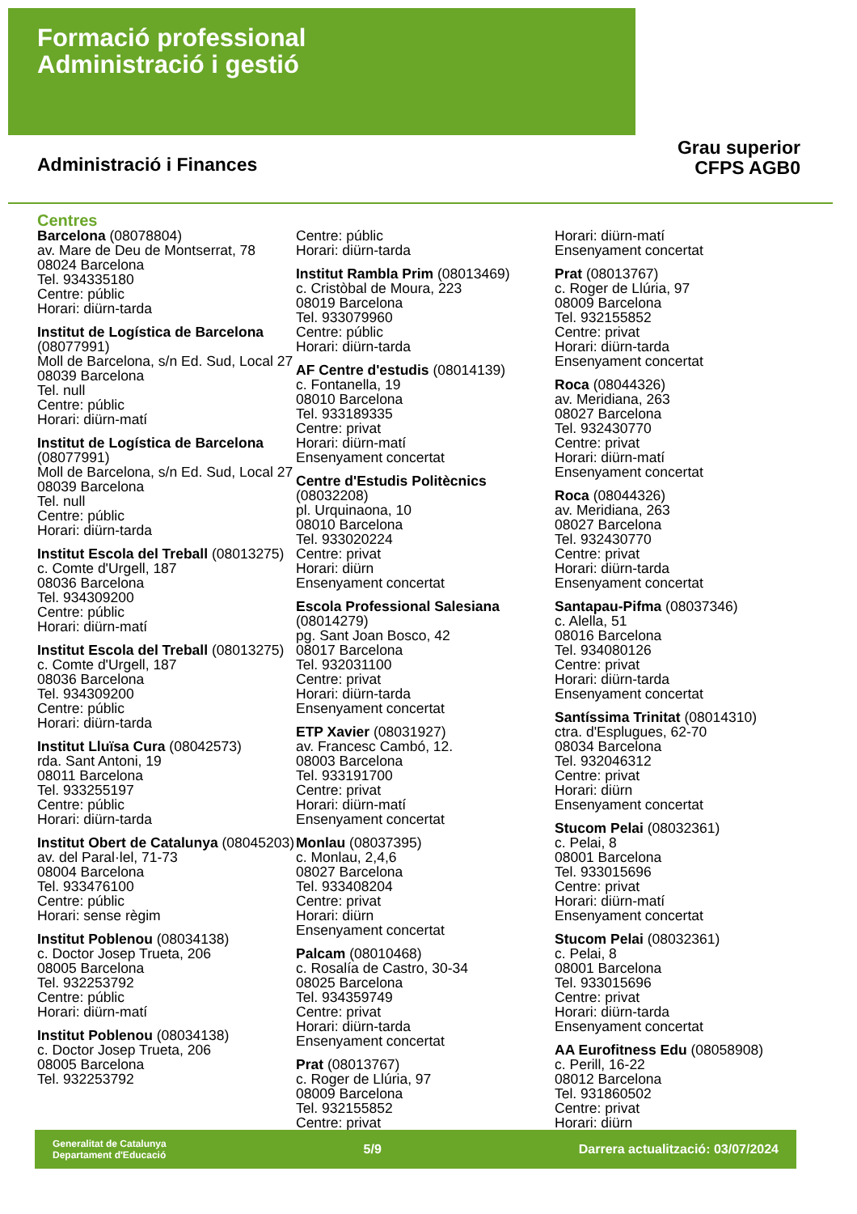Formació professional
Administració i gestió
Administració i Finances
Grau superior
CFPS AGB0
Centres
Barcelona (08078804)
av. Mare de Deu de Montserrat, 78
08024 Barcelona
Tel. 934335180
Centre: públic
Horari: diürn-tarda
Institut de Logística de Barcelona (08077991)
Moll de Barcelona, s/n Ed. Sud, Local 27
08039 Barcelona
Tel. null
Centre: públic
Horari: diürn-matí
Institut de Logística de Barcelona (08077991)
Moll de Barcelona, s/n Ed. Sud, Local 27
08039 Barcelona
Tel. null
Centre: públic
Horari: diürn-tarda
Institut Escola del Treball (08013275)
c. Comte d'Urgell, 187
08036 Barcelona
Tel. 934309200
Centre: públic
Horari: diürn-matí
Institut Escola del Treball (08013275)
c. Comte d'Urgell, 187
08036 Barcelona
Tel. 934309200
Centre: públic
Horari: diürn-tarda
Institut Lluïsa Cura (08042573)
rda. Sant Antoni, 19
08011 Barcelona
Tel. 933255197
Centre: públic
Horari: diürn-tarda
Institut Obert de Catalunya (08045203)
av. del Paral·lel, 71-73
08004 Barcelona
Tel. 933476100
Centre: públic
Horari: sense règim
Institut Poblenou (08034138)
c. Doctor Josep Trueta, 206
08005 Barcelona
Tel. 932253792
Centre: públic
Horari: diürn-matí
Institut Poblenou (08034138)
c. Doctor Josep Trueta, 206
08005 Barcelona
Tel. 932253792
Centre: públic
Horari: diürn-tarda
Institut Rambla Prim (08013469)
c. Cristòbal de Moura, 223
08019 Barcelona
Tel. 933079960
Centre: públic
Horari: diürn-tarda
AF Centre d'estudis (08014139)
c. Fontanella, 19
08010 Barcelona
Tel. 933189335
Centre: privat
Horari: diürn-matí
Ensenyament concertat
Centre d'Estudis Politècnics (08032208)
pl. Urquinaona, 10
08010 Barcelona
Tel. 933020224
Centre: privat
Horari: diürn
Ensenyament concertat
Escola Professional Salesiana (08014279)
pg. Sant Joan Bosco, 42
08017 Barcelona
Tel. 932031100
Centre: privat
Horari: diürn-tarda
Ensenyament concertat
ETP Xavier (08031927)
av. Francesc Cambó, 12.
08003 Barcelona
Tel. 933191700
Centre: privat
Horari: diürn-matí
Ensenyament concertat
Monlau (08037395)
c. Monlau, 2,4,6
08027 Barcelona
Tel. 933408204
Centre: privat
Horari: diürn
Ensenyament concertat
Palcam (08010468)
c. Rosalía de Castro, 30-34
08025 Barcelona
Tel. 934359749
Centre: privat
Horari: diürn-tarda
Ensenyament concertat
Prat (08013767)
c. Roger de Llúria, 97
08009 Barcelona
Tel. 932155852
Centre: privat
Horari: diürn-matí
Ensenyament concertat
Prat (08013767)
c. Roger de Llúria, 97
08009 Barcelona
Tel. 932155852
Centre: privat
Horari: diürn-tarda
Ensenyament concertat
Roca (08044326)
av. Meridiana, 263
08027 Barcelona
Tel. 932430770
Centre: privat
Horari: diürn-matí
Ensenyament concertat
Roca (08044326)
av. Meridiana, 263
08027 Barcelona
Tel. 932430770
Centre: privat
Horari: diürn-tarda
Ensenyament concertat
Santapau-Pifma (08037346)
c. Alella, 51
08016 Barcelona
Tel. 934080126
Centre: privat
Horari: diürn-tarda
Ensenyament concertat
Santíssima Trinitat (08014310)
ctra. d'Esplugues, 62-70
08034 Barcelona
Tel. 932046312
Centre: privat
Horari: diürn
Ensenyament concertat
Stucom Pelai (08032361)
c. Pelai, 8
08001 Barcelona
Tel. 933015696
Centre: privat
Horari: diürn-matí
Ensenyament concertat
Stucom Pelai (08032361)
c. Pelai, 8
08001 Barcelona
Tel. 933015696
Centre: privat
Horari: diürn-tarda
Ensenyament concertat
AA Eurofitness Edu (08058908)
c. Perill, 16-22
08012 Barcelona
Tel. 931860502
Centre: privat
Horari: diürn
Generalitat de Catalunya
Departament d'Educació
5/9
Darrera actualització: 03/07/2024